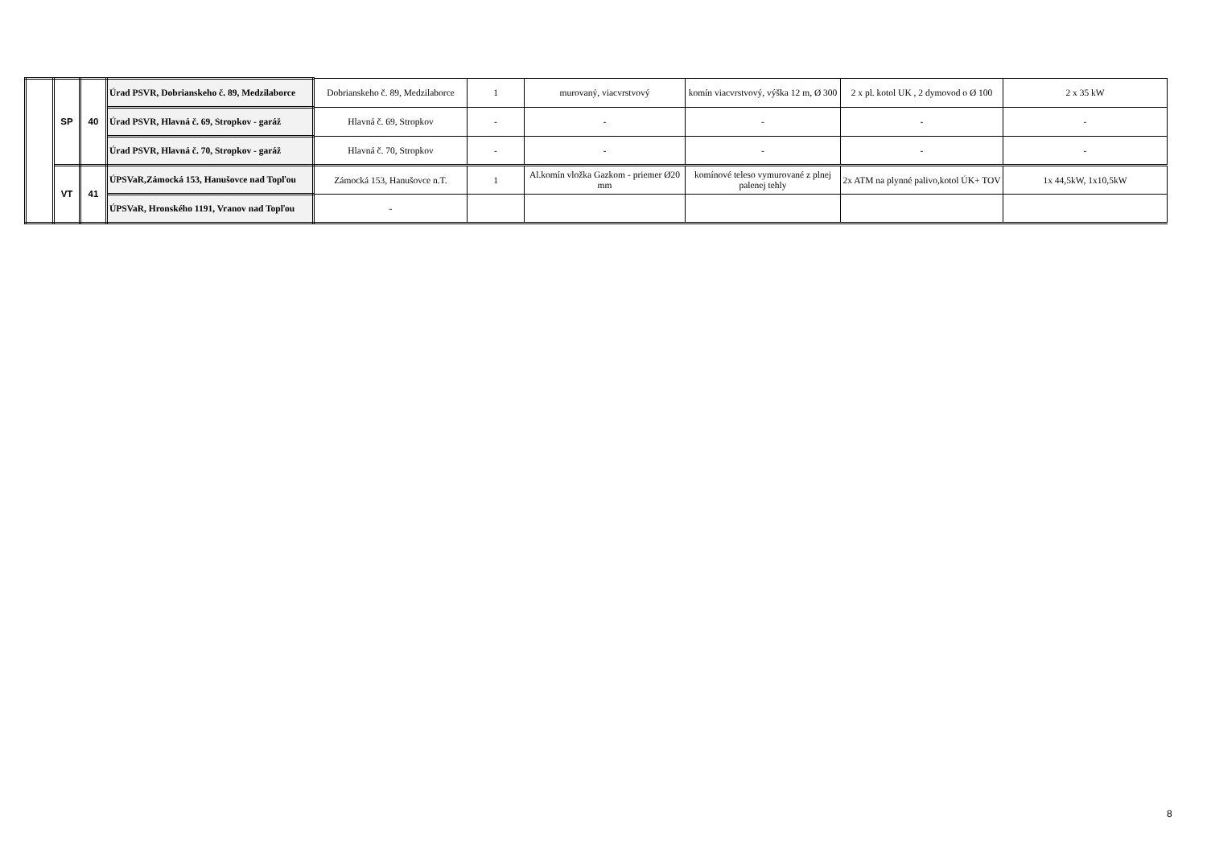| | SP | 40 | Úrad PSVR, Dobrianskeho č. 89, Medzilaborce | Dobrianskeho č. 89, Medzilaborce | 1 | murovaný, viacvrstvový | komín viacvrstvový, výška 12 m, Ø 300 | 2 x pl. kotol UK , 2 dymovod o Ø 100 | 2 x 35 kW |
| | | | Úrad PSVR, Hlavná č. 69, Stropkov - garáž | Hlavná č. 69, Stropkov | - | - | - | - | - |
| | | | Úrad PSVR, Hlavná č. 70, Stropkov - garáž | Hlavná č. 70, Stropkov | - | - | - | - | - |
| | VT | 41 | ÚPSVaR,Zámocká 153, Hanušovce nad Topľou | Zámocká 153, Hanušovce n.T. | 1 | Al.komín vložka Gazkom - priemer Ø20 mm | komínové teleso vymurované z plnej palenej tehly | 2x ATM na plynné palivo,kotol ÚK+ TOV | 1x 44,5kW, 1x10,5kW |
| | | | ÚPSVaR, Hronského 1191, Vranov nad Topľou | - | | | | | |
8